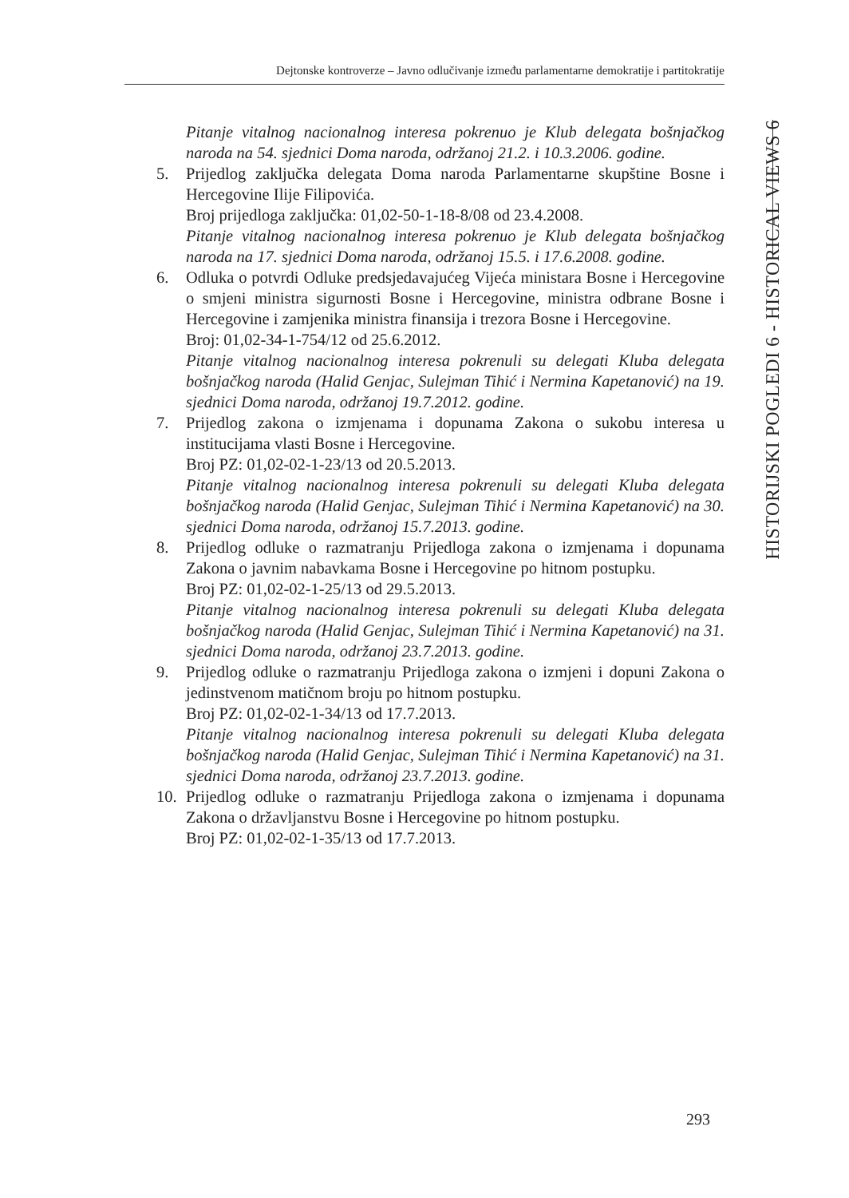Dejtonske kontroverze – Javno odlučivanje između parlamentarne demokratije i partitokratije
HISTORIJSKI POGLEDI 6 - HISTORICAL VIEWS 6
Pitanje vitalnog nacionalnog interesa pokrenuo je Klub delegata bošnjačkog naroda na 54. sjednici Doma naroda, održanoj 21.2. i 10.3.2006. godine.
5. Prijedlog zaključka delegata Doma naroda Parlamentarne skupštine Bosne i Hercegovine Ilije Filipovića.
Broj prijedloga zaključka: 01,02-50-1-18-8/08 od 23.4.2008.
Pitanje vitalnog nacionalnog interesa pokrenuo je Klub delegata bošnjačkog naroda na 17. sjednici Doma naroda, održanoj 15.5. i 17.6.2008. godine.
6. Odluka o potvrdi Odluke predsjedavajućeg Vijeća ministara Bosne i Hercegovine o smjeni ministra sigurnosti Bosne i Hercegovine, ministra odbrane Bosne i Hercegovine i zamjenika ministra finansija i trezora Bosne i Hercegovine.
Broj: 01,02-34-1-754/12 od 25.6.2012.
Pitanje vitalnog nacionalnog interesa pokrenuli su delegati Kluba delegata bošnjačkog naroda (Halid Genjac, Sulejman Tihić i Nermina Kapetanović) na 19. sjednici Doma naroda, održanoj 19.7.2012. godine.
7. Prijedlog zakona o izmjenama i dopunama Zakona o sukobu interesa u institucijama vlasti Bosne i Hercegovine.
Broj PZ: 01,02-02-1-23/13 od 20.5.2013.
Pitanje vitalnog nacionalnog interesa pokrenuli su delegati Kluba delegata bošnjačkog naroda (Halid Genjac, Sulejman Tihić i Nermina Kapetanović) na 30. sjednici Doma naroda, održanoj 15.7.2013. godine.
8. Prijedlog odluke o razmatranju Prijedloga zakona o izmjenama i dopunama Zakona o javnim nabavkama Bosne i Hercegovine po hitnom postupku.
Broj PZ: 01,02-02-1-25/13 od 29.5.2013.
Pitanje vitalnog nacionalnog interesa pokrenuli su delegati Kluba delegata bošnjačkog naroda (Halid Genjac, Sulejman Tihić i Nermina Kapetanović) na 31. sjednici Doma naroda, održanoj 23.7.2013. godine.
9. Prijedlog odluke o razmatranju Prijedloga zakona o izmjeni i dopuni Zakona o jedinstvenom matičnom broju po hitnom postupku.
Broj PZ: 01,02-02-1-34/13 od 17.7.2013.
Pitanje vitalnog nacionalnog interesa pokrenuli su delegati Kluba delegata bošnjačkog naroda (Halid Genjac, Sulejman Tihić i Nermina Kapetanović) na 31. sjednici Doma naroda, održanoj 23.7.2013. godine.
10. Prijedlog odluke o razmatranju Prijedloga zakona o izmjenama i dopunama Zakona o državljanstvu Bosne i Hercegovine po hitnom postupku.
Broj PZ: 01,02-02-1-35/13 od 17.7.2013.
293